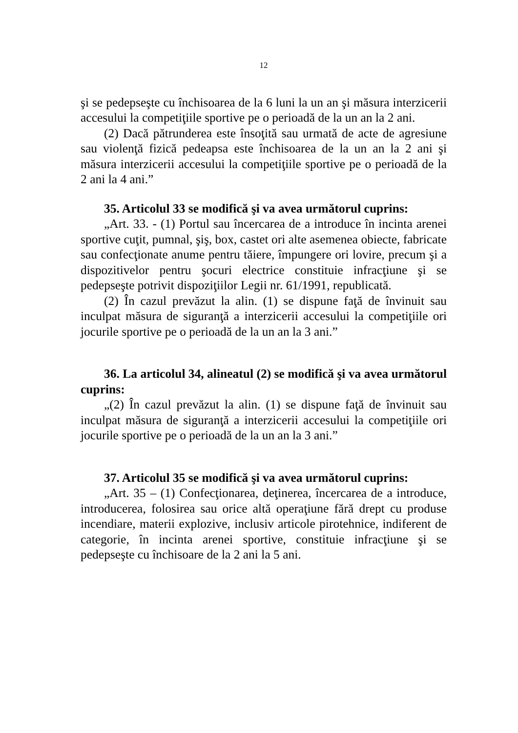12
şi se pedepseşte cu închisoarea de la 6 luni la un an şi măsura interzicerii accesului la competiţiile sportive pe o perioadă de la un an la 2 ani.
(2) Dacă pătrunderea este însoţită sau urmată de acte de agresiune sau violenţă fizică pedeapsa este închisoarea de la un an la 2 ani şi măsura interzicerii accesului la competiţiile sportive pe o perioadă de la 2 ani la 4 ani.”
35. Articolul 33 se modifică şi va avea următorul cuprins:
„Art. 33. - (1) Portul sau încercarea de a introduce în incinta arenei sportive cuţit, pumnal, şiş, box, castet ori alte asemenea obiecte, fabricate sau confecţionate anume pentru tăiere, împungere ori lovire, precum şi a dispozitivelor pentru şocuri electrice constituie infracţiune şi se pedepseşte potrivit dispoziţiilor Legii nr. 61/1991, republicată.
(2) În cazul prevăzut la alin. (1) se dispune faţă de învinuit sau inculpat măsura de siguranţă a interzicerii accesului la competiţiile ori jocurile sportive pe o perioadă de la un an la 3 ani.”
36. La articolul 34, alineatul (2) se modifică şi va avea următorul cuprins:
„(2) În cazul prevăzut la alin. (1) se dispune faţă de învinuit sau inculpat măsura de siguranţă a interzicerii accesului la competiţiile ori jocurile sportive pe o perioadă de la un an la 3 ani.”
37. Articolul 35 se modifică şi va avea următorul cuprins:
„Art. 35 – (1) Confecţionarea, deţinerea, încercarea de a introduce, introducerea, folosirea sau orice altă operaţiune fără drept cu produse incendiare, materii explozive, inclusiv articole pirotehnice, indiferent de categorie, în incinta arenei sportive, constituie infracţiune şi se pedepseşte cu închisoare de la 2 ani la 5 ani.